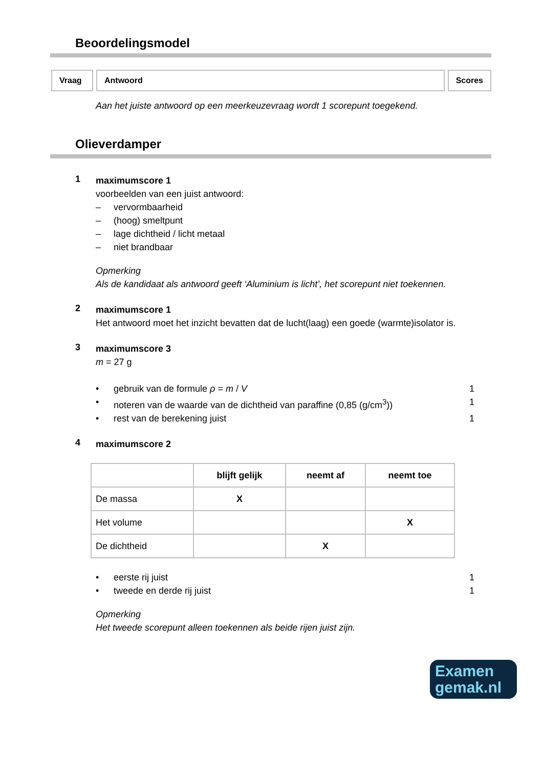Beoordelingsmodel
Vraag Antwoord Scores
Aan het juiste antwoord op een meerkeuzevraag wordt 1 scorepunt toegekend.
Olieverdamper
1
maximumscore 1
voorbeelden van een juist antwoord:
– vervormbaarheid
– (hoog) smeltpunt
– lage dichtheid / licht metaal
– niet brandbaar
Opmerking
Als de kandidaat als antwoord geeft ‘Aluminium is licht’, het scorepunt niet toekennen.
2
maximumscore 1
Het antwoord moet het inzicht bevatten dat de lucht(laag) een goede (warmte)isolator is.
3
maximumscore 3
m = 27 g
• gebruik van de formule ρ = m / V 1
• noteren van de waarde van de dichtheid van paraffine (0,85 (g/cm<sup>3</sup>)) 1
• rest van de berekening juist 1
4
maximumscore 2
| | blijft gelijk | neemt af | neemt toe |
| --- | --- | --- | --- |
| De massa | X | | |
| Het volume | | | X |
| De dichtheid | | X | |
• eerste rij juist 1
• tweede en derde rij juist 1
Opmerking
Het tweede scorepunt alleen toekennen als beide rijen juist zijn.
Examen
gemak.nl